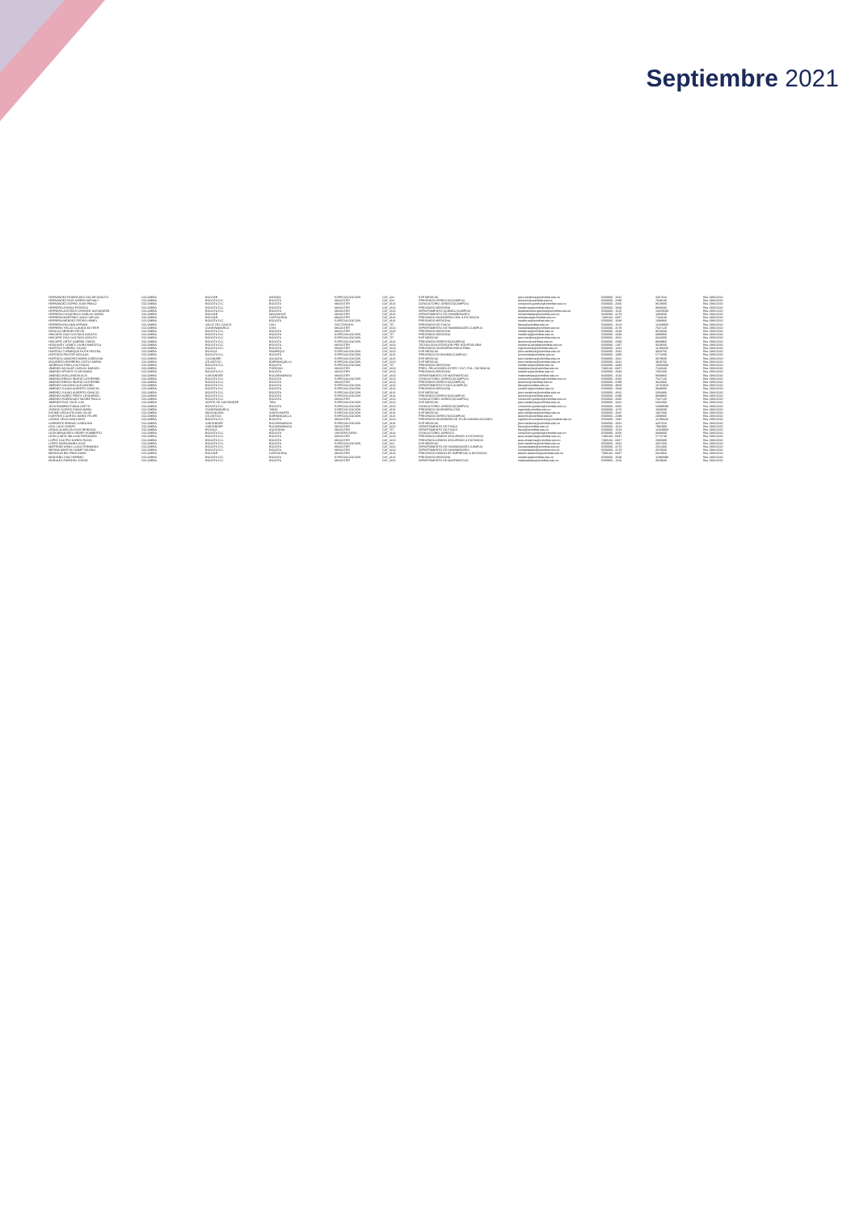Septiembre 2021
| HERNANDEZ RODRIGUEZ OSCAR ADOLFO | COLOMBIA | BOLIVAR | ARJONA | ESPECIALIZACION | CAT_AXI | ESP MEDICAS | post.medicina@unimilitar.edu.co | 6500000 - 2042 | 4457020 | Res 2966/2020 |
| HERNANDEZ RUIZ KAREN NATHALY | COLOMBIA | BOGOTA D.C. | BOGOTA | MAGISTER | CAT_AXI | PREGRADO DERECHO(CAMPUS) | derecho@unimilitar.edu.co | 6500000 - 3199 | 7048240 | Res 2966/2020 |
| HERNANDEZ ZORRO JUAN PABLO | COLOMBIA | BOGOTA D.C. | BOGOTA | MAGISTER | CAT_AUX | CONSULTORIO JURIDICO(CAMPUS) | consultorio.juridico@unimilitar.edu.co | 6500000 - 3206 | 8619930 | Res 2966/2020 |
| HERRERA ZUNIGA PATRICIA | COLOMBIA | BOGOTA D.C. | BOGOTA | MAGISTER | CAT_ASO | PREGRADO MEDICINA | medicina@unimilitar.edu.co | 6500000 - 2048 | 9069600 | Res 2966/2020 |
| HERRERA ACEVEDO CRISNNY ALEXANDER | COLOMBIA | BOGOTA D.C. | BOGOTA | MAGISTER | CAT_ASO | DEPARTAMENTO QUIMICA (CAMPUS) | departamento.quimica@unimilitar.edu.co | 6500000 - 1526 | 16029500 | Res 2966/2020 |
| HERRERA CASADIEGO CARLOS MARIO | COLOMBIA | BOLIVAR | MAGANGUE | MAGISTER | CAT_AUX | DEPARTAMENTO DE HUMANIDADES | humanidades@unimilitar.edu.co | 6500000 - 3179 | 4460680 | Res 2966/2020 |
| HERRERA MARTINEZ JUAN CARLOS | COLOMBIA | BOLIVAR | CARTAGENA | MAGISTER | CAT_AUX | PREGRADO INGENIERIA CIVIL A DISTANCIA | icdistancia@unimilitar.edu.co | 7480133 - 6837 | 7234640 | Res 2966/2020 |
| HERRERA MENDEZ PEDRO HEMEL | COLOMBIA | BOGOTA D.C. | BOGOTA | ESPECIALIZACION | CAT_AUX | PREGRADO MEDICINA | medicina@unimilitar.edu.co | 6500000 - 2048 | 2308800 | Res 2966/2020 |
| HERRERA PALOMA MYRIAM | COLOMBIA | VALLE DEL CAUCA | CALI | DOCTORADO | CAT_TIT | PREGRADO DE FISICA | fisica@unimilitar.edu.co | 6500000 - 1523 | 11928900 | Res 2966/2020 |
| HERRERA TRUJO CLAUDIA ESTHER | COLOMBIA | CUNDINAMARCA | CHIA | MAGISTER | CAT_ASO | DEPARTAMENTO DE HUMANIDADES CAMPUS | humanidades@unimilitar.edu.co | 6500000 - 3179 | 7647120 | Res 2966/2020 |
| HIDALGO MENDEZ REYDI | COLOMBIA | BOGOTA D.C. | BOGOTA | MAGISTER | CAT_ASO | PREGRADO MEDICINA | medicina@unimilitar.edu.co | 6500000 - 2048 | 3018600 | Res 2966/2020 |
| HINCAPIE DIAZ GUSTAVO ADOLFO | COLOMBIA | BOGOTA D.C. | BOGOTA | ESPECIALIZACION | CAT_TIT | PREGRADO MEDICINA | medicina@unimilitar.edu.co | 6500000 - 2048 | 8388860 | Res 2966/2020 |
| HINCAPIE DIAZ GUSTAVO ADOLFO | COLOMBIA | BOGOTA D.C. | BOGOTA | ESPECIALIZACION | CAT_TIT | ESP MEDICAS | post.medicina@unimilitar.edu.co | 6500000 - 2042 | 8424600 | Res 2966/2020 |
| HINCAPIE ORTIZ GABRIEL DARIO | COLOMBIA | BOGOTA D.C. | BOGOTA | ESPECIALIZACION | CAT_AUX | PREGRADO DERECHO(CAMPUS) | derecho@unimilitar.edu.co | 6500000 - 3199 | 9849960 | Res 2966/2020 |
| HOBLANDY GOMEZ LAURA MARCELA | COLOMBIA | BOGOTA D.C. | BOGOTA | MAGISTER | CAT_ASO | TECNOLOGIA ATENCION PRE HOSPITALARIA | medicina.social@unimilitar.edu.co | 6500000 - 2197 | 3018600 | Res 2966/2020 |
| HUERTAS FORERO JULIAN | COLOMBIA | BOGOTA D.C. | BOGOTA | MAGISTER | CAT_ASO | PREGRADO INGENIERIA INDUSTRIAL | ingindustrial@unimilitar.edu.co | 6500000 - 1264 | 11289440 | Res 2966/2020 |
| HUERTAS TURMEQUE RUTH HELENA | COLOMBIA | BOYACA | RAMIRIQUI | ESPECIALIZACION | CAT_ASO | ESP MEDICAS | post.medicina@unimilitar.edu.co | 6500000 - 2042 | 4929760 | Res 2966/2020 |
| HURTADO PASTOR NICOLAS | COLOMBIA | BOGOTA D.C. | BOGOTA | ESPECIALIZACION | CAT_AUX | PREGRADO ECONOMIA (CAMPUS) | economia@unimilitar.edu.co | 6500000 - 1308 | 5772600 | Res 2966/2020 |
| HURTADO SANCHEZ MARIA CAROLINA | COLOMBIA | CASANARE | AGUAZUL | ESPECIALIZACION | CAT_AUX | ESP MEDICAS | post.medicina@unimilitar.edu.co | 6500000 - 2042 | 3078600 | Res 2966/2020 |
| IZQUIERDO BORRERO LEIDYS MARIA | COLOMBIA | ATLANTICO | BARRANQUILLA | ESPECIALIZACION | CAT_ASO | ESP MEDICAS | post.medicina@unimilitar.edu.co | 6500000 - 2042 | 4929760 | Res 2966/2020 |
| JAUREGUI PINILLA ALFONSO | COLOMBIA | BOGOTA D.C. | BOGOTA | ESPECIALIZACION | CAT_TIT | PREGRADO MEDICINA | medicina@unimilitar.edu.co | 6500000 - 2048 | 16004000 | Res 2966/2020 |
| JIMENEZ AGUILAR CARLOS MANUEL | COLOMBIA | CAUCA | POPAYAN | MAGISTER | CAT_ASO | PREG. RELACIONES INTER Y EST. POL. DISTANCIA | riepdistancia@unimilitar.edu.co | 7480133 - 6837 | 7234640 | Res 2966/2020 |
| JIMENEZ APONTE FLOR MARIA | COLOMBIA | BOGOTA D.C. | BOGOTA | MAGISTER | CAT_ASO | PREGRADO MEDICINA | medicina@unimilitar.edu.co | 6500000 - 2048 | 7065400 | Res 2966/2020 |
| JIMENEZ AVELLANEDA ALIX | COLOMBIA | SANTANDER | BUCARAMANGA | MAGISTER | CAT_ASO | DEPARTAMENTO DE MATEMATICAS | matematicas@unimilitar.edu.co | 6500000 - 1520 | 9849960 | Res 2966/2020 |
| JIMENEZ BRAVO INGRID CATHERINE | COLOMBIA | BOGOTA D.C. | BOGOTA | ESPECIALIZACION | CAT_ASO | CONSULTORIO JURIDICO(CAMPUS) | consultorio.juridico@unimilitar.edu.co | 6500000 - 3206 | 7647120 | Res 2966/2020 |
| JIMENEZ BRAVO INGRID CATHERINE | COLOMBIA | BOGOTA D.C. | BOGOTA | MAGISTER | CAT_ASO | PREGRADO DERECHO(CAMPUS) | derecho@unimilitar.edu.co | 6500000 - 3199 | 4024800 | Res 2966/2020 |
| JIMENEZ GALEANO ALEJANDRO | COLOMBIA | BOGOTA D.C. | BOGOTA | ESPECIALIZACION | CAT_ASO | DEPARTAMENTO FISICA (CAMPUS) | fisica@unimilitar.edu.co | 6500000 - 3053 | 16702920 | Res 2966/2020 |
| JIMENEZ JULIAO ALBERTO IGNACIO | COLOMBIA | BOGOTA D.C. | BOGOTA | ESPECIALIZACION | CAT_AUX | PREGRADO MEDICINA | medicina@unimilitar.edu.co | 6500000 - 2048 | 3848000 | Res 2966/2020 |
| JIMENEZ JULIAO ALBERTO IGNACIO | COLOMBIA | BOGOTA D.C. | BOGOTA | ESPECIALIZACION | CAT_AUX | ESP MEDICAS | post.medicina@unimilitar.edu.co | 6500000 - 2042 | 2694880 | Res 2966/2020 |
| JIMENEZ NUÑEZ FREDY LEONARDO | COLOMBIA | BOGOTA D.C. | BOGOTA | ESPECIALIZACION | CAT_AUX | PREGRADO DERECHO(CAMPUS) | derecho@unimilitar.edu.co | 6500000 - 3199 | 9849960 | Res 2966/2020 |
| JIMENEZ RODRIGUEZ NAYIBE PAOLA | COLOMBIA | BOGOTA D.C. | BOGOTA | MAGISTER | CAT_ASO | CONSULTORIO JURIDICO(CAMPUS) | consultorio.juridico@unimilitar.edu.co | 6500000 - 3206 | 7647120 | Res 2966/2020 |
| JIMENEZ RUIZ JOSE LUIS | COLOMBIA | NORTE DE SANTANDER | TIBU | ESPECIALIZACION | CAT_ASO | ESP MEDICAS | post.medicina@unimilitar.edu.co | 6500000 - 2042 | 5031000 | Res 2966/2020 |
| JOYA RAMIREZ DIANA LIZETH | COLOMBIA | BOGOTA D.C. | BOGOTA | ESPECIALIZACION | CAT_ASO | CONSULTORIO JURIDICO(CAMPUS) | consultorio.juridico@unimilitar.edu.co | 6500000 - 3206 | 15998588 | Res 2966/2020 |
| JURADO GORDO DIANA MARIA | COLOMBIA | CUNDINAMARCA | TABIO | ESPECIALIZACION | CAT_AUX | PREGRADO INGENIERIA CIVIL | ingcivil@unimilitar.edu.co | 6500000 - 1276 | 4460680 | Res 2966/2020 |
| KATIME ORCASITA IVAN SELIM | COLOMBIA | MAGDALENA | SANTA MARTA | ESPECIALIZACION | CAT_AUX | ESP MEDICAS | post.medicina@unimilitar.edu.co | 6500000 - 2042 | 1847840 | Res 2966/2020 |
| KUERTEN CUARTAS BAROI FELIPE | COLOMBIA | ATLANTICO | BARRANQUILLA | ESPECIALIZACION | CAT_AUX | PREGRADO DERECHO(CAMPUS) | derecho@unimilitar.edu.co | 6500000 - 3199 | 2308800 | Res 2966/2020 |
| LADINO VEGA IVAN DAVID | COLOMBIA | BOGOTA D.C. | BOGOTA | MAGISTER | CAT_ASO | PREGRADO INGENIERIA DE TELECOMUNICACIONES | ingtelecomunicaciones@unimilitar.edu.co | 6500000 - 1282 | 11289440 | Res 2966/2020 |
| LARRARTE ARENAS CAROLINA | COLOMBIA | SANTANDER | BUCARAMANGA | ESPECIALIZACION | CAT_AUX | ESP MEDICAS | post.medicina@unimilitar.edu.co | 6500000 - 2042 | 4457020 | Res 2966/2020 |
| LEAL LUGO HENRY | COLOMBIA | SANTANDER | BUCARAMANGA | MAGISTER | CAT_ASO | DEPARTAMENTO DE FISICA | fisica@unimilitar.edu.co | 6500000 - 1523 | 7892900 | Res 2966/2020 |
| LEMUS ALARCON JOSE BENIGNO | COLOMBIA | BOYACA | AQUITANIA | MAGISTER | CAT_TIT | DEPARTAMENTO DE FISICA | fisica@unimilitar.edu.co | 6500000 - 1523 | 11928900 | Res 2966/2020 |
| LEON BENAVIDES HENRY HUMBERTO | COLOMBIA | BOGOTA D.C. | BOGOTA | UNIVERSITARIO | CAT_AUX | CONSULTORIO JURIDICO | consultorio.juridico@unimilitar.edu.co | 6500000 - 3206 | 3848000 | Res 2966/2020 |
| LEON CANTE WILLIAM FERNANDO | COLOMBIA | BOGOTA D.C. | BOGOTA | MAGISTER | CAT_ASO | PREGRADO ADMON SEGURIDAD A DISTANCIA | asso.distancia@unimilitar.edu.co | 7480133 - 6837 | 2774740 | Res 2966/2020 |
| LOPEZ CASTRO KAREN ROCIO | COLOMBIA | BOGOTA D.C. | BOGOTA | MAGISTER | CAT_ASO | PREGRADO ADMON SEGURIDAD A DISTANCIA | asso.distancia@unimilitar.edu.co | 7480133 - 6837 | 2935980 | Res 2966/2020 |
| LOPEZ MORA MARIA JOSE | COLOMBIA | BOGOTA D.C. | BOGOTA | ESPECIALIZACION | CAT_ASI | ESP MEDICAS | post.medicina@unimilitar.edu.co | 6500000 - 2042 | 4457020 | Res 2966/2020 |
| MARTINEZ ARIAS LUISA FERNANDA | COLOMBIA | BOGOTA D.C. | BOGOTA | MAGISTER | CAT_ASO | DEPARTAMENTO DE HUMANIDADES CAMPUS | humanidades@unimilitar.edu.co | 6500000 - 3179 | 2012400 | Res 2966/2020 |
| MEDINA MARTHA YAZMIT MILENA | COLOMBIA | BOGOTA D.C. | BOGOTA | MAGISTER | CAT_ASO | DEPARTAMENTO DE HUMANIDADES | humanidades@unimilitar.edu.co | 6500000 - 3179 | 3078600 | Res 2966/2020 |
| MENDOZA BELTRAN DAVID | COLOMBIA | BOLIVAR | CARTAGENA | MAGISTER | CAT_AUX | PREGRADO ADMON DE EMPRESAS A DISTANCIA | admon.distancia@unimilitar.edu.co | 7480133 - 6837 | 3424060 | Res 2966/2020 |
| MONTAÑO DIAZ HERMES | COLOMBIA | BOGOTA D.C. | BOGOTA | ESPECIALIZACION | CAT_AUX | PREGRADO MEDICINA | medicina@unimilitar.edu.co | 6500000 - 2048 | 11990098 | Res 2966/2020 |
| MORALES PAREDES JORGE | COLOMBIA | BOGOTA D.C. | BOGOTA | MAGISTER | CAT_ASO | DEPARTAMENTO DE MATEMATICAS | matematicas@unimilitar.edu.co | 6500000 - 1520 | 3018600 | Res 2966/2020 |